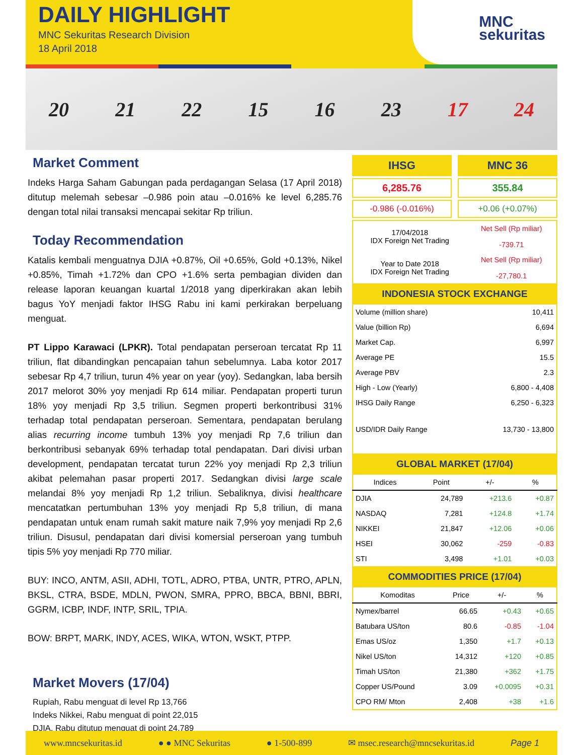DAILY HIGHLIGHT
MNC Sekuritas Research Division
18 April 2018
MNC
sekuritas
20 21 22 15 16 23 17 24
Market Comment
Indeks Harga Saham Gabungan pada perdagangan Selasa (17 April 2018) ditutup melemah sebesar –0.986 poin atau –0.016% ke level 6,285.76 dengan total nilai transaksi mencapai sekitar Rp triliun.
Today Recommendation
Katalis kembali menguatnya DJIA +0.87%, Oil +0.65%, Gold +0.13%, Nikel +0.85%, Timah +1.72% dan CPO +1.6% serta pembagian dividen dan release laporan keuangan kuartal 1/2018 yang diperkirakan akan lebih bagus YoY menjadi faktor IHSG Rabu ini kami perkirakan berpeluang menguat.
PT Lippo Karawaci (LPKR). Total pendapatan perseroan tercatat Rp 11 triliun, flat dibandingkan pencapaian tahun sebelumnya. Laba kotor 2017 sebesar Rp 4,7 triliun, turun 4% year on year (yoy). Sedangkan, laba bersih 2017 melorot 30% yoy menjadi Rp 614 miliar. Pendapatan properti turun 18% yoy menjadi Rp 3,5 triliun. Segmen properti berkontribusi 31% terhadap total pendapatan perseroan. Sementara, pendapatan berulang alias recurring income tumbuh 13% yoy menjadi Rp 7,6 triliun dan berkontribusi sebanyak 69% terhadap total pendapatan. Dari divisi urban development, pendapatan tercatat turun 22% yoy menjadi Rp 2,3 triliun akibat pelemahan pasar properti 2017. Sedangkan divisi large scale melandai 8% yoy menjadi Rp 1,2 triliun. Sebaliknya, divisi healthcare mencatatkan pertumbuhan 13% yoy menjadi Rp 5,8 triliun, di mana pendapatan untuk enam rumah sakit mature naik 7,9% yoy menjadi Rp 2,6 triliun. Disusul, pendapatan dari divisi komersial perseroan yang tumbuh tipis 5% yoy menjadi Rp 770 miliar.
BUY: INCO, ANTM, ASII, ADHI, TOTL, ADRO, PTBA, UNTR, PTRO, APLN, BKSL, CTRA, BSDE, MDLN, PWON, SMRA, PPRO, BBCA, BBNI, BBRI, GGRM, ICBP, INDF, INTP, SRIL, TPIA.
BOW: BRPT, MARK, INDY, ACES, WIKA, WTON, WSKT, PTPP.
Market Movers (17/04)
Rupiah, Rabu menguat di level Rp 13,766
Indeks Nikkei, Rabu menguat di point 22,015
DJIA, Rabu ditutup menguat di point 24,789
IHSG MNC 36
6,285.76 355.84
-0.986 (-0.016%) +0.06 (+0.07%)
| 17/04/2018 IDX Foreign Net Trading | Net Sell (Rp miliar) -739.71 |
| Year to Date 2018 IDX Foreign Net Trading | Net Sell (Rp miliar) -27,780.1 |
INDONESIA STOCK EXCHANGE
| Volume (million share) | 10,411 |
| Value (billion Rp) | 6,694 |
| Market Cap. | 6,997 |
| Average PE | 15.5 |
| Average PBV | 2.3 |
| High - Low (Yearly) | 6,800 - 4,408 |
| IHSG Daily Range | 6,250 - 6,323 |
| USD/IDR Daily Range | 13,730 - 13,800 |
GLOBAL MARKET (17/04)
| Indices | Point | +/- | % |
| --- | --- | --- | --- |
| DJIA | 24,789 | +213.6 | +0.87 |
| NASDAQ | 7,281 | +124.8 | +1.74 |
| NIKKEI | 21,847 | +12.06 | +0.06 |
| HSEI | 30,062 | -259 | -0.83 |
| STI | 3,498 | +1.01 | +0.03 |
COMMODITIES PRICE (17/04)
| Komoditas | Price | +/- | % |
| --- | --- | --- | --- |
| Nymex/barrel | 66.65 | +0.43 | +0.65 |
| Batubara US/ton | 80.6 | -0.85 | -1.04 |
| Emas US/oz | 1,350 | +1.7 | +0.13 |
| Nikel US/ton | 14,312 | +120 | +0.85 |
| Timah US/ton | 21,380 | +362 | +1.75 |
| Copper US/Pound | 3.09 | +0.0095 | +0.31 |
| CPO RM/ Mton | 2,408 | +38 | +1.6 |
www.mncsekuritas.id ● ● MNC Sekuritas ● 1-500-899 ✉ msec.research@mncsekuritas.id Page 1